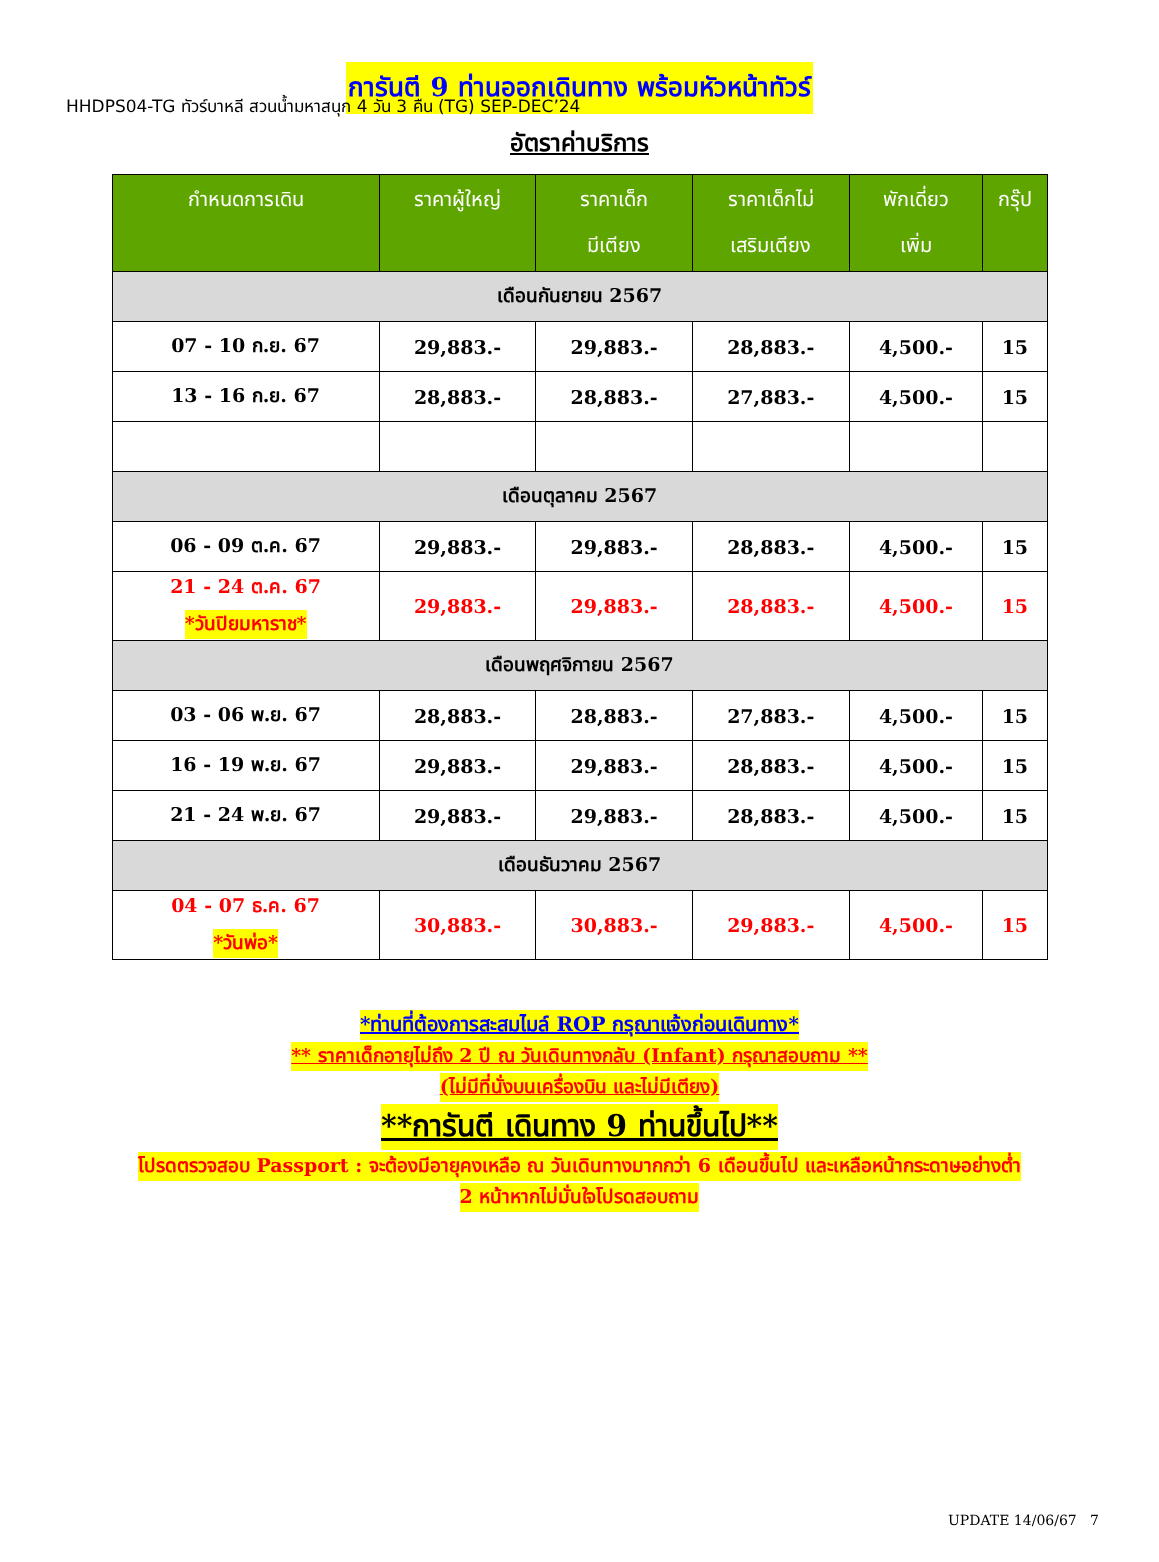HHDPS04-TG ทัวร์บาหลี สวนน้ำมหาสนุก 4 วัน 3 คืน (TG) SEP-DEC’24
การันตี 9 ท่านออกเดินทาง พร้อมหัวหน้าทัวร์
อัตราค่าบริการ
| กำหนดการเดิน | ราคาผู้ใหญ่ | ราคาเด็ก มีเตียง | ราคาเด็กไม่ เสริมเตียง | พักเดี่ยว เพิ่ม | กรุ๊ป |
| --- | --- | --- | --- | --- | --- |
| เดือนกันยายน 2567 | | | | | |
| 07 - 10 ก.ย. 67 | 29,883.- | 29,883.- | 28,883.- | 4,500.- | 15 |
| 13 - 16 ก.ย. 67 | 28,883.- | 28,883.- | 27,883.- | 4,500.- | 15 |
| เดือนตุลาคม 2567 | | | | | |
| 06 - 09 ต.ค. 67 | 29,883.- | 29,883.- | 28,883.- | 4,500.- | 15 |
| 21 - 24 ต.ค. 67 *วันปิยมหาราช* | 29,883.- | 29,883.- | 28,883.- | 4,500.- | 15 |
| เดือนพฤศจิกายน 2567 | | | | | |
| 03 - 06 พ.ย. 67 | 28,883.- | 28,883.- | 27,883.- | 4,500.- | 15 |
| 16 - 19 พ.ย. 67 | 29,883.- | 29,883.- | 28,883.- | 4,500.- | 15 |
| 21 - 24 พ.ย. 67 | 29,883.- | 29,883.- | 28,883.- | 4,500.- | 15 |
| เดือนธันวาคม 2567 | | | | | |
| 04 - 07 ธ.ค. 67 *วันพ่อ* | 30,883.- | 30,883.- | 29,883.- | 4,500.- | 15 |
*ท่านที่ต้องการสะสมไมล์ ROP กรุณาแจ้งก่อนเดินทาง*
** ราคาเด็กอายุไม่ถึง 2 ปี ณ วันเดินทางกลับ (Infant) กรุณาสอบถาม **
(ไม่มีที่นั่งบนเครื่องบิน และไม่มีเตียง)
**การันตี เดินทาง 9 ท่านขึ้นไป**
โปรดตรวจสอบ Passport : จะต้องมีอายุคงเหลือ ณ วันเดินทางมากกว่า 6 เดือนขึ้นไป และเหลือหน้ากระดาษอย่างต่ำ
2 หน้าหากไม่มั่นใจโปรดสอบถาม
UPDATE 14/06/67 7